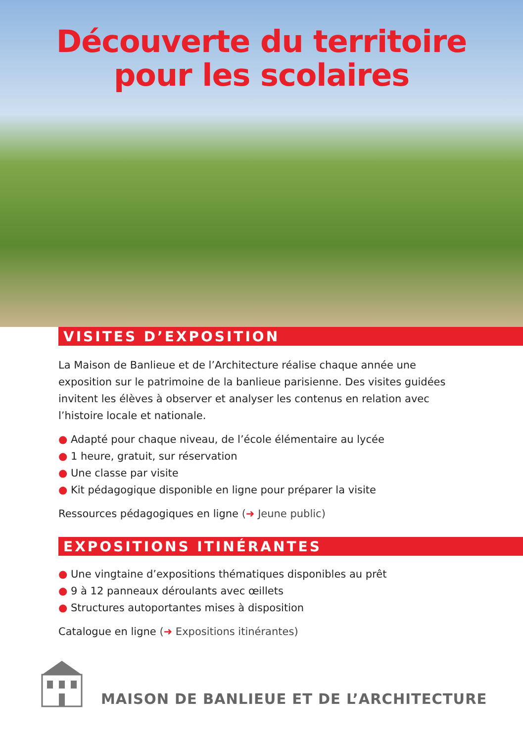Découverte du territoire
pour les scolaires
VISITES D’EXPOSITION
La Maison de Banlieue et de l’Architecture réalise chaque année une exposition sur le patrimoine de la banlieue parisienne. Des visites guidées invitent les élèves à observer et analyser les contenus en relation avec l’histoire locale et nationale.
● Adapté pour chaque niveau, de l’école élémentaire au lycée
● 1 heure, gratuit, sur réservation
● Une classe par visite
● Kit pédagogique disponible en ligne pour préparer la visite
Ressources pédagogiques en ligne (➜ Jeune public)
EXPOSITIONS ITINÉRANTES
● Une vingtaine d’expositions thématiques disponibles au prêt
● 9 à 12 panneaux déroulants avec œillets
● Structures autoportantes mises à disposition
Catalogue en ligne (➜ Expositions itinérantes)
MAISON DE BANLIEUE ET DE L’ARCHITECTURE